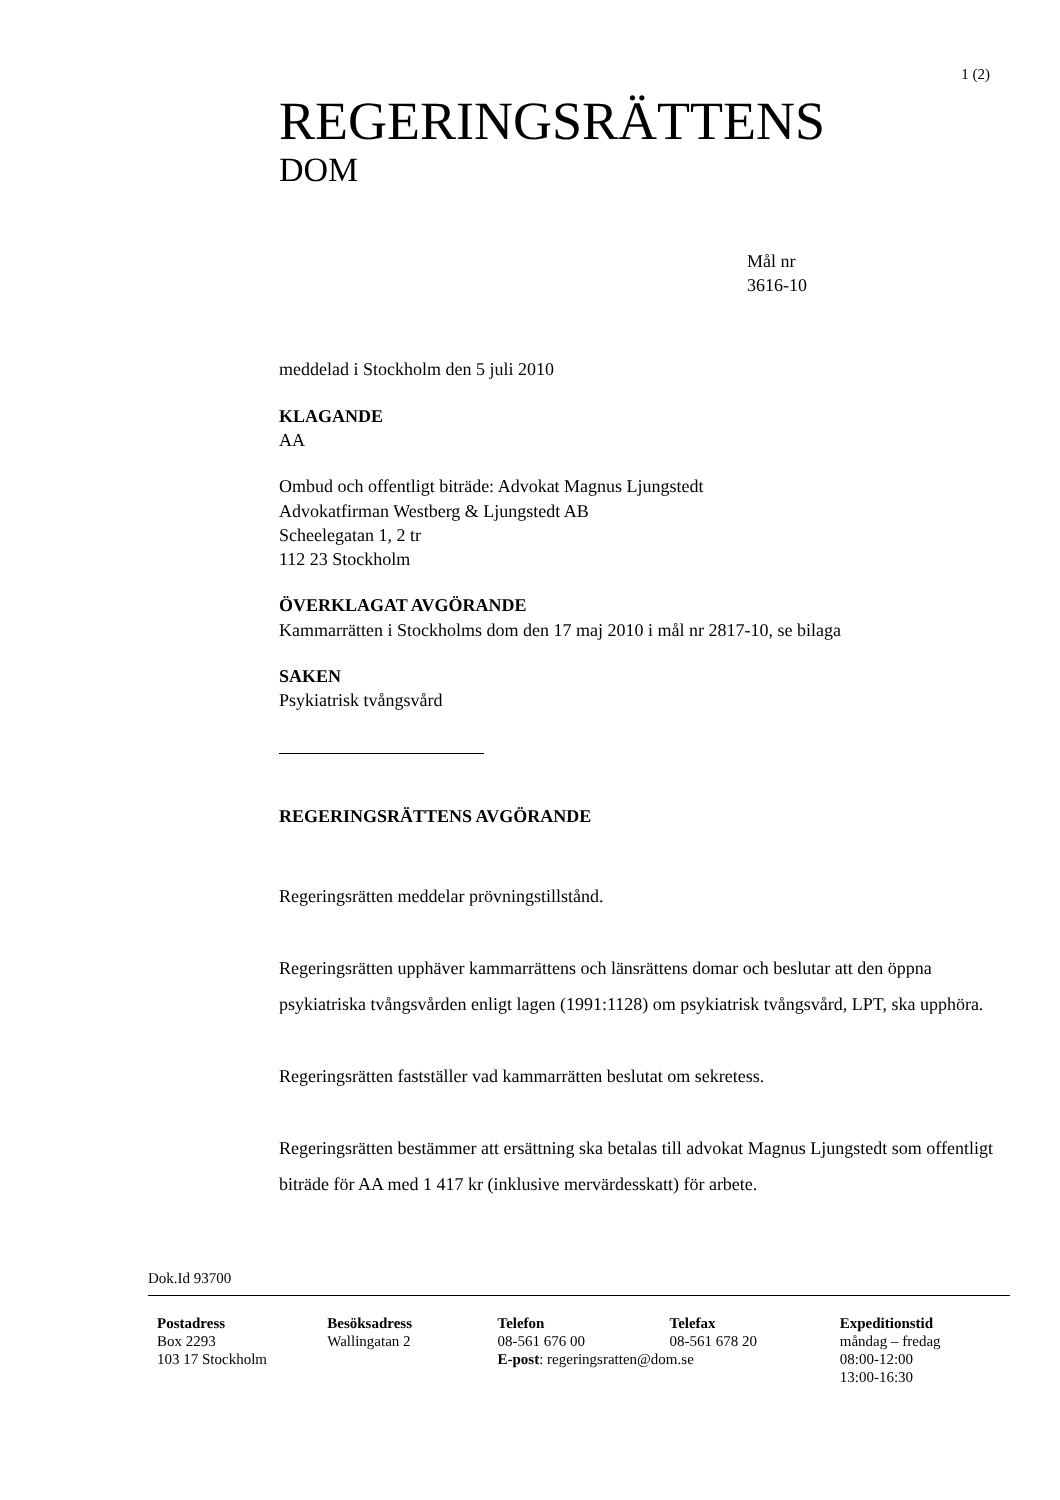1 (2)
REGERINGSRÄTTENS
DOM
Mål nr
3616-10
meddelad i Stockholm den 5 juli 2010
KLAGANDE
AA
Ombud och offentligt biträde: Advokat Magnus Ljungstedt
Advokatfirman Westberg & Ljungstedt AB
Scheelegatan 1, 2 tr
112 23 Stockholm
ÖVERKLAGAT AVGÖRANDE
Kammarrätten i Stockholms dom den 17 maj 2010 i mål nr 2817-10, se bilaga
SAKEN
Psykiatrisk tvångsvård
REGERINGSRÄTTENS AVGÖRANDE
Regeringsrätten meddelar prövningstillstånd.
Regeringsrätten upphäver kammarrättens och länsrättens domar och beslutar att den öppna psykiatriska tvångsvården enligt lagen (1991:1128) om psykiatrisk tvångsvård, LPT, ska upphöra.
Regeringsrätten fastställer vad kammarrätten beslutat om sekretess.
Regeringsrätten bestämmer att ersättning ska betalas till advokat Magnus Ljungstedt som offentligt biträde för AA med 1 417 kr (inklusive mervärdesskatt) för arbete.
Dok.Id 93700
Postadress
Box 2293
103 17 Stockholm
Besöksadress
Wallingatan 2
Telefon
08-561 676 00
E-post: regeringsratten@dom.se
Telefax
08-561 678 20
Expeditionstid
måndag – fredag
08:00-12:00
13:00-16:30